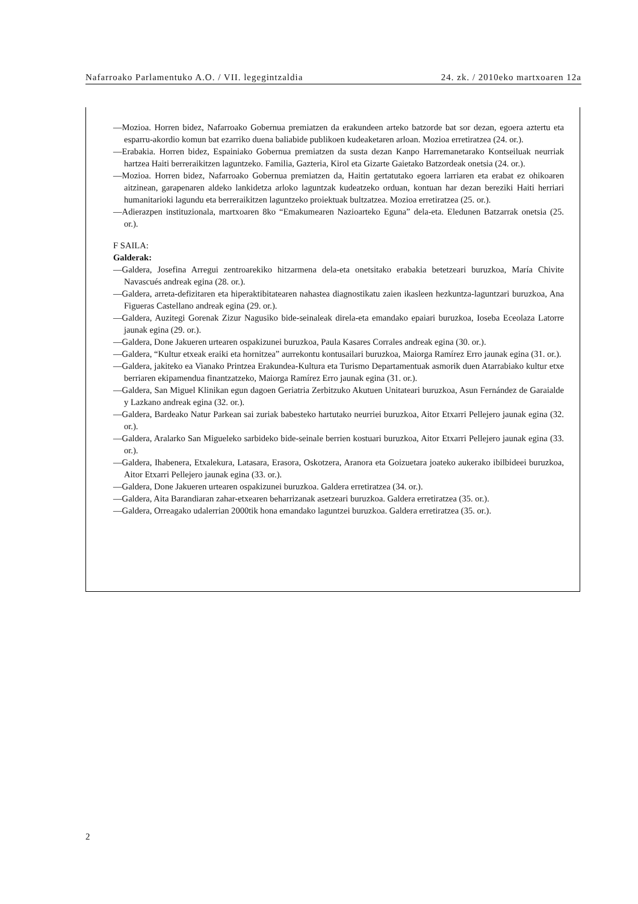Nafarroako Parlamentuko A.O. / VII. legegintzaldia 24. zk. / 2010eko martxoaren 12a
—Mozioa. Horren bidez, Nafarroako Gobernua premiatzen da erakundeen arteko batzorde bat sor dezan, egoera aztertu eta esparru-akordio komun bat ezarriko duena baliabide publikoen kudeaketaren arloan. Mozioa erretiratzea (24. or.).
—Erabakia. Horren bidez, Espainiako Gobernua premiatzen da susta dezan Kanpo Harremanetarako Kontseiluak neurriak hartzea Haiti berreraikitzen laguntzeko. Familia, Gazteria, Kirol eta Gizarte Gaietako Batzordeak onetsia (24. or.).
—Mozioa. Horren bidez, Nafarroako Gobernua premiatzen da, Haitin gertatutako egoera larriaren eta erabat ez ohikoaren aitzinean, garapenaren aldeko lankidetza arloko laguntzak kudeatzeko orduan, kontuan har dezan bereziki Haiti herriari humanitarioki lagundu eta berreraikitzen laguntzeko proiektuak bultzatzea. Mozioa erretiratzea (25. or.).
—Adierazpen instituzionala, martxoaren 8ko “Emakumearen Nazioarteko Eguna” dela-eta. Eledunen Batzarrak onetsia (25. or.).
F SAILA:
Galderak:
—Galdera, Josefina Arregui zentroarekiko hitzarmena dela-eta onetsitako erabakia betetzeari buruzkoa, María Chivite Navascués andreak egina (28. or.).
—Galdera, arreta-defizitaren eta hiperaktibitatearen nahastea diagnostikatu zaien ikasleen hezkuntza-laguntzari buruzkoa, Ana Figueras Castellano andreak egina (29. or.).
—Galdera, Auzitegi Gorenak Zizur Nagusiko bide-seinaleak direla-eta emandako epaiari buruzkoa, Ioseba Eceolaza Latorre jaunak egina (29. or.).
—Galdera, Done Jakueren urtearen ospakizunei buruzkoa, Paula Kasares Corrales andreak egina (30. or.).
—Galdera, “Kultur etxeak eraiki eta hornitzea” aurrekontu kontusailari buruzkoa, Maiorga Ramírez Erro jaunak egina (31. or.).
—Galdera, jakiteko ea Vianako Printzea Erakundea-Kultura eta Turismo Departamentuak asmorik duen Atarrabiako kultur etxe berriaren ekipamendua finantzatzeko, Maiorga Ramírez Erro jaunak egina (31. or.).
—Galdera, San Miguel Klinikan egun dagoen Geriatria Zerbitzuko Akutuen Unitateari buruzkoa, Asun Fernández de Garaialde y Lazkano andreak egina (32. or.).
—Galdera, Bardeako Natur Parkean sai zuriak babesteko hartutako neurriei buruzkoa, Aitor Etxarri Pellejero jaunak egina (32. or.).
—Galdera, Aralarko San Migueleko sarbideko bide-seinale berrien kostuari buruzkoa, Aitor Etxarri Pellejero jaunak egina (33. or.).
—Galdera, Ihabenera, Etxalekura, Latasara, Erasora, Oskotzera, Aranora eta Goizuetara joateko aukerako ibilbideei buruzkoa, Aitor Etxarri Pellejero jaunak egina (33. or.).
—Galdera, Done Jakueren urtearen ospakizunei buruzkoa. Galdera erretiratzea (34. or.).
—Galdera, Aita Barandiaran zahar-etxearen beharrizanak asetzeari buruzkoa. Galdera erretiratzea (35. or.).
—Galdera, Orreagako udalerrian 2000tik hona emandako laguntzei buruzkoa. Galdera erretiratzea (35. or.).
2